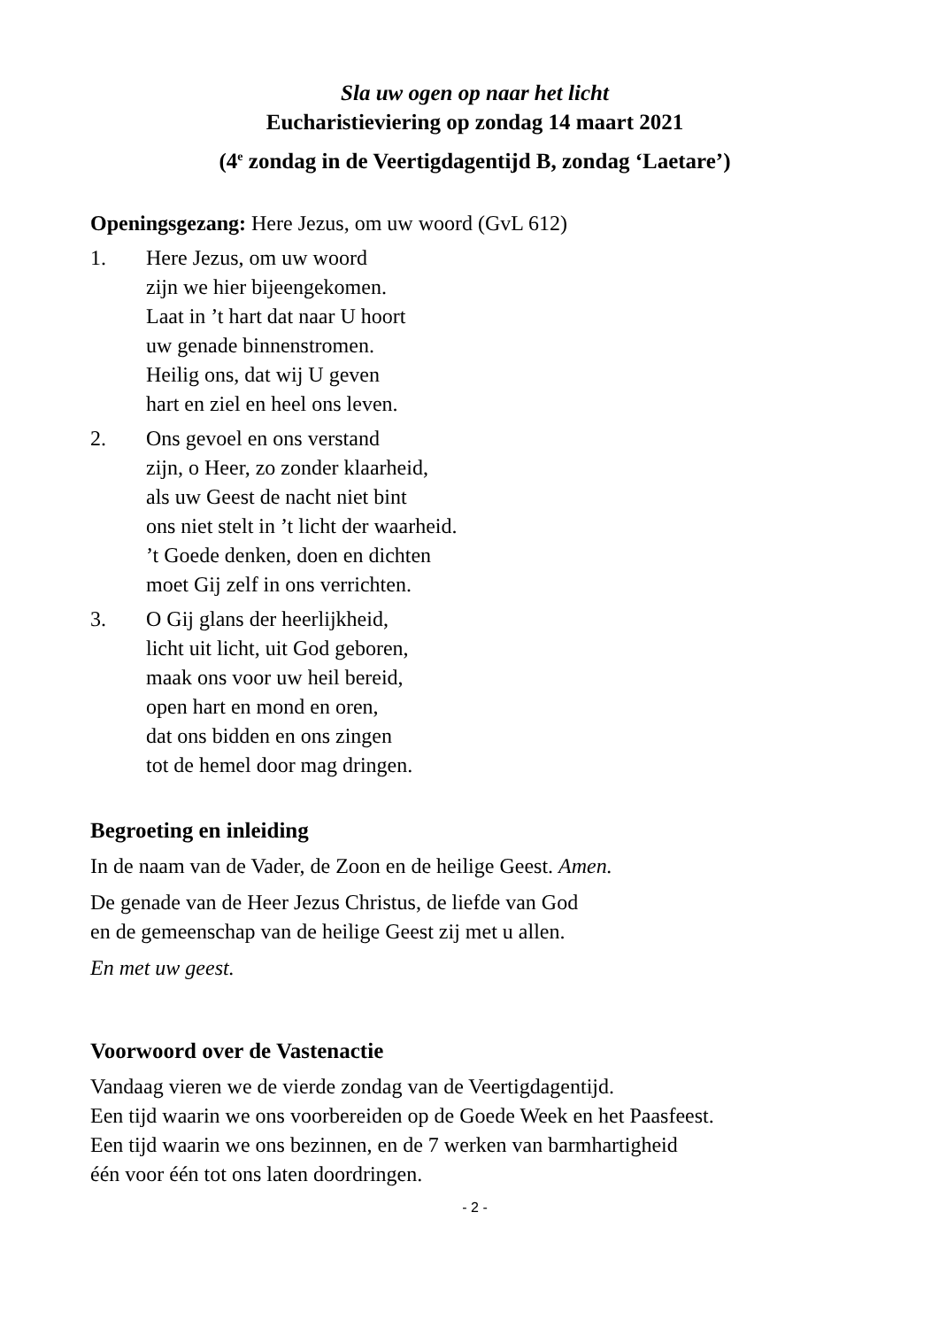Sla uw ogen op naar het licht
Eucharistieviering op zondag 14 maart 2021
(4<sup>e</sup> zondag in de Veertigdagentijd B, zondag ‘Laetare’)
Openingsgezang: Here Jezus, om uw woord (GvL 612)
1. Here Jezus, om uw woord
zijn we hier bijeengekomen.
Laat in ’t hart dat naar U hoort
uw genade binnenstromen.
Heilig ons, dat wij U geven
hart en ziel en heel ons leven.
2. Ons gevoel en ons verstand
zijn, o Heer, zo zonder klaarheid,
als uw Geest de nacht niet bint
ons niet stelt in ’t licht der waarheid.
’t Goede denken, doen en dichten
moet Gij zelf in ons verrichten.
3. O Gij glans der heerlijkheid,
licht uit licht, uit God geboren,
maak ons voor uw heil bereid,
open hart en mond en oren,
dat ons bidden en ons zingen
tot de hemel door mag dringen.
Begroeting en inleiding
In de naam van de Vader, de Zoon en de heilige Geest. Amen.
De genade van de Heer Jezus Christus, de liefde van God
en de gemeenschap van de heilige Geest zij met u allen.
En met uw geest.
Voorwoord over de Vastenactie
Vandaag vieren we de vierde zondag van de Veertigdagentijd.
Een tijd waarin we ons voorbereiden op de Goede Week en het Paasfeest.
Een tijd waarin we ons bezinnen, en de 7 werken van barmhartigheid
één voor één tot ons laten doordringen.
- 2 -